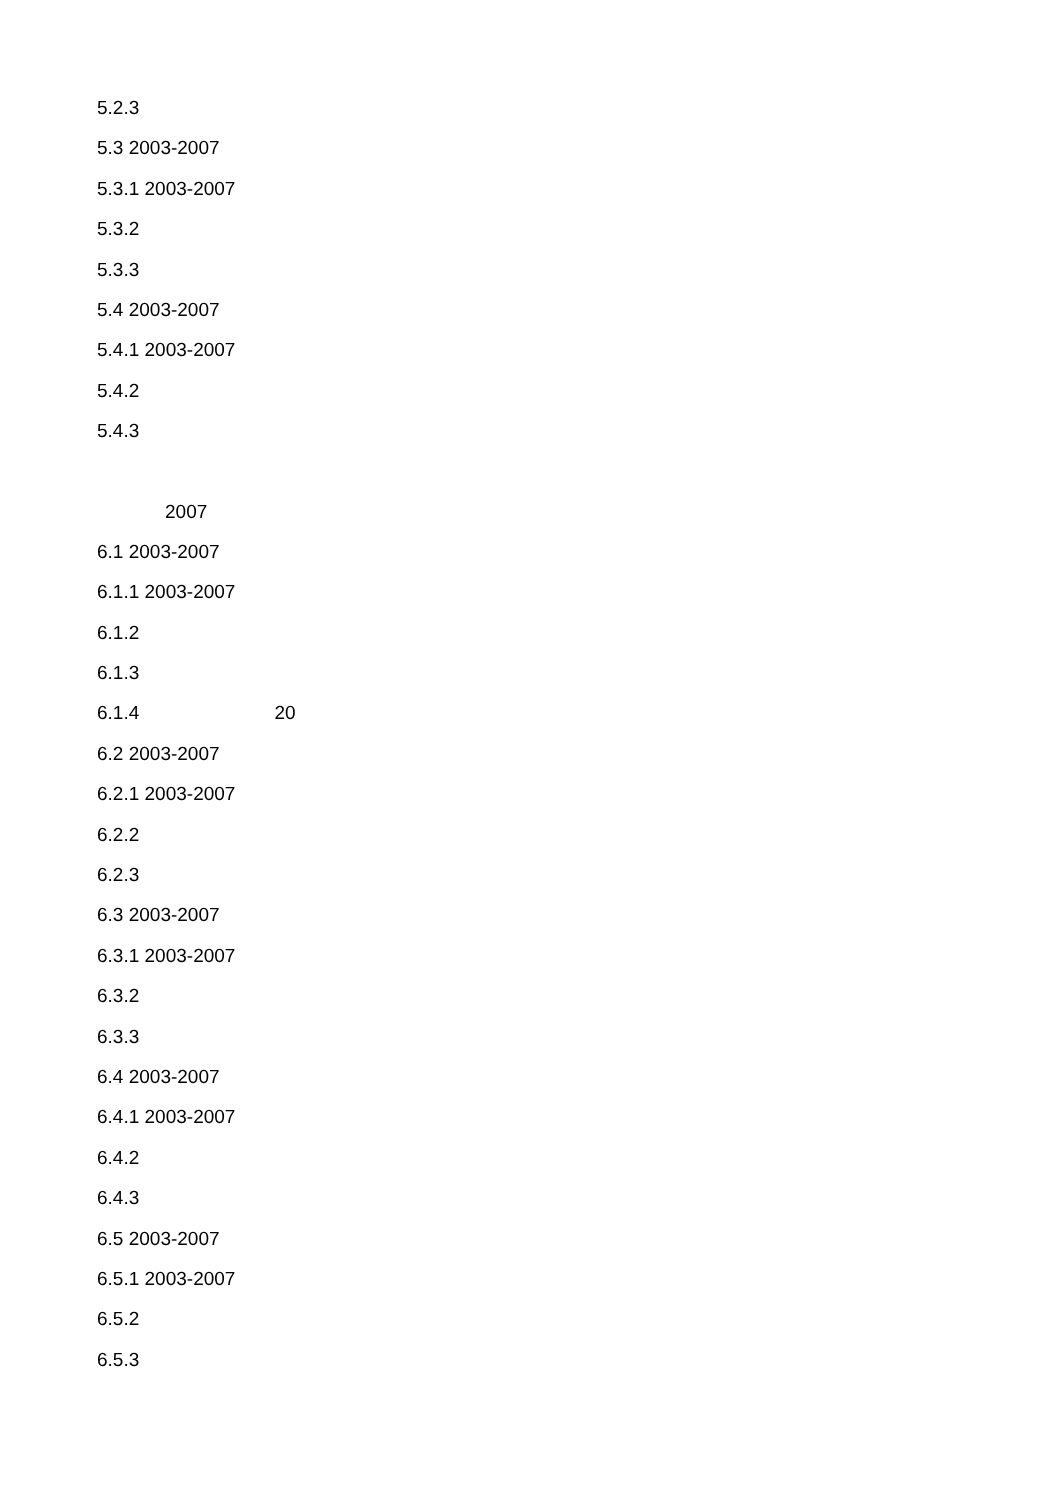5.2.3
5.3 2003-2007
5.3.1 2003-2007
5.3.2
5.3.3
5.4 2003-2007
5.4.1 2003-2007
5.4.2
5.4.3
2007
6.1 2003-2007
6.1.1 2003-2007
6.1.2
6.1.3
6.1.4 20
6.2 2003-2007
6.2.1 2003-2007
6.2.2
6.2.3
6.3 2003-2007
6.3.1 2003-2007
6.3.2
6.3.3
6.4 2003-2007
6.4.1 2003-2007
6.4.2
6.4.3
6.5 2003-2007
6.5.1 2003-2007
6.5.2
6.5.3